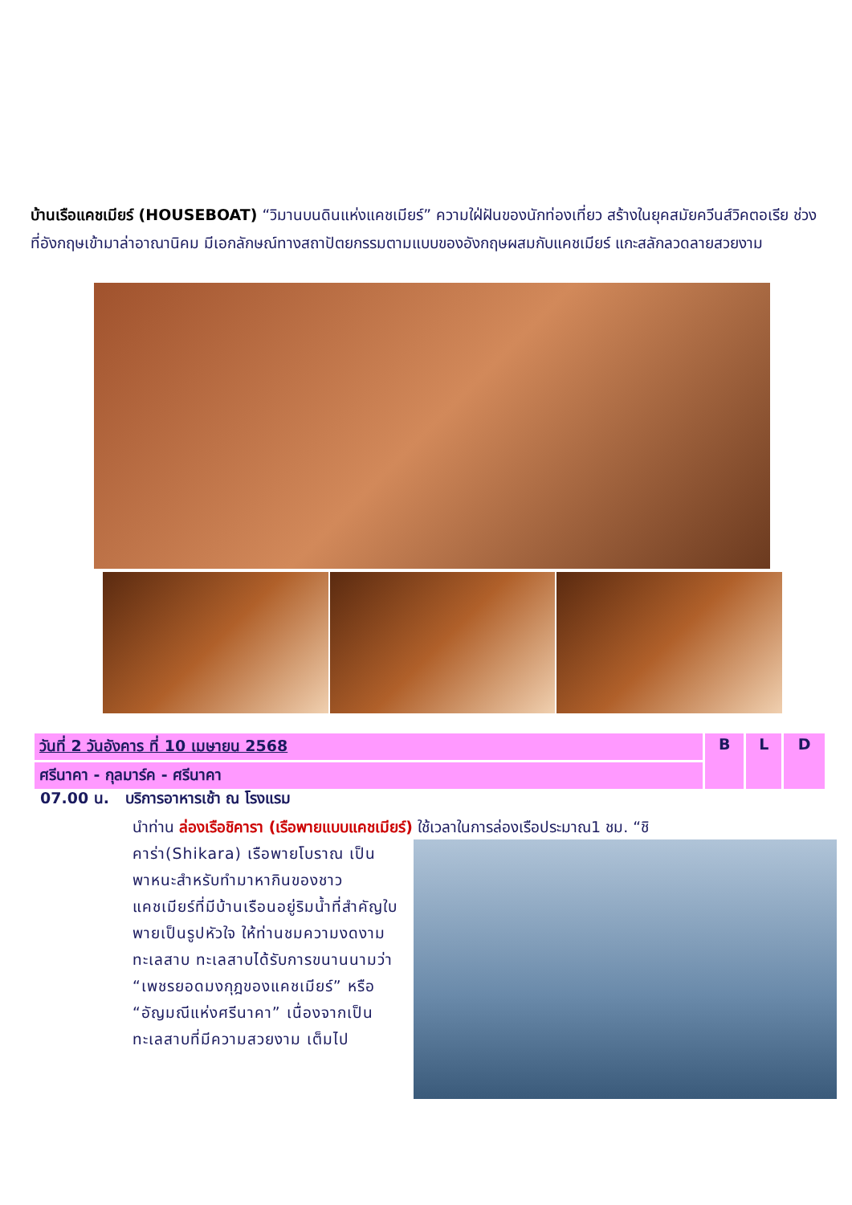บ้านเรือแคชเมียร์ (HOUSEBOAT) “วิมานบนดินแห่งแคชเมียร์” ความใฝ่ฝันของนักท่องเที่ยว สร้างในยุคสมัยควีนส์วิคตอเรีย ช่วงที่อังกฤษเข้ามาล่าอาณานิคม มีเอกลักษณ์ทางสถาปัตยกรรมตามแบบของอังกฤษผสมกับแคชเมียร์ แกะสลักลวดลายสวยงาม
| วันที่ 2 วันอังคาร ที่ 10 เมษายน 2568 | B | L | D |
| ศรีนาคา - กุลมาร์ค - ศรีนาคา | | | |
07.00 น. บริการอาหารเช้า ณ โรงแรม
นำท่าน ล่องเรือชิคารา (เรือพายแบบแคชเมียร์) ใช้เวลาในการล่องเรือประมาณ1 ชม. “ชิ
คาร่า(Shikara) เรือพายโบราณ เป็นพาหนะสำหรับทำมาหากินของชาวแคชเมียร์ที่มีบ้านเรือนอยู่ริมน้ำที่สำคัญใบพายเป็นรูปหัวใจ ให้ท่านชมความงดงามทะเลสาบ ทะเลสาบได้รับการขนานนามว่า “เพชรยอดมงกุฎของแคชเมียร์” หรือ “อัญมณีแห่งศรีนาคา” เนื่องจากเป็นทะเลสาบที่มีความสวยงาม เต็มไป